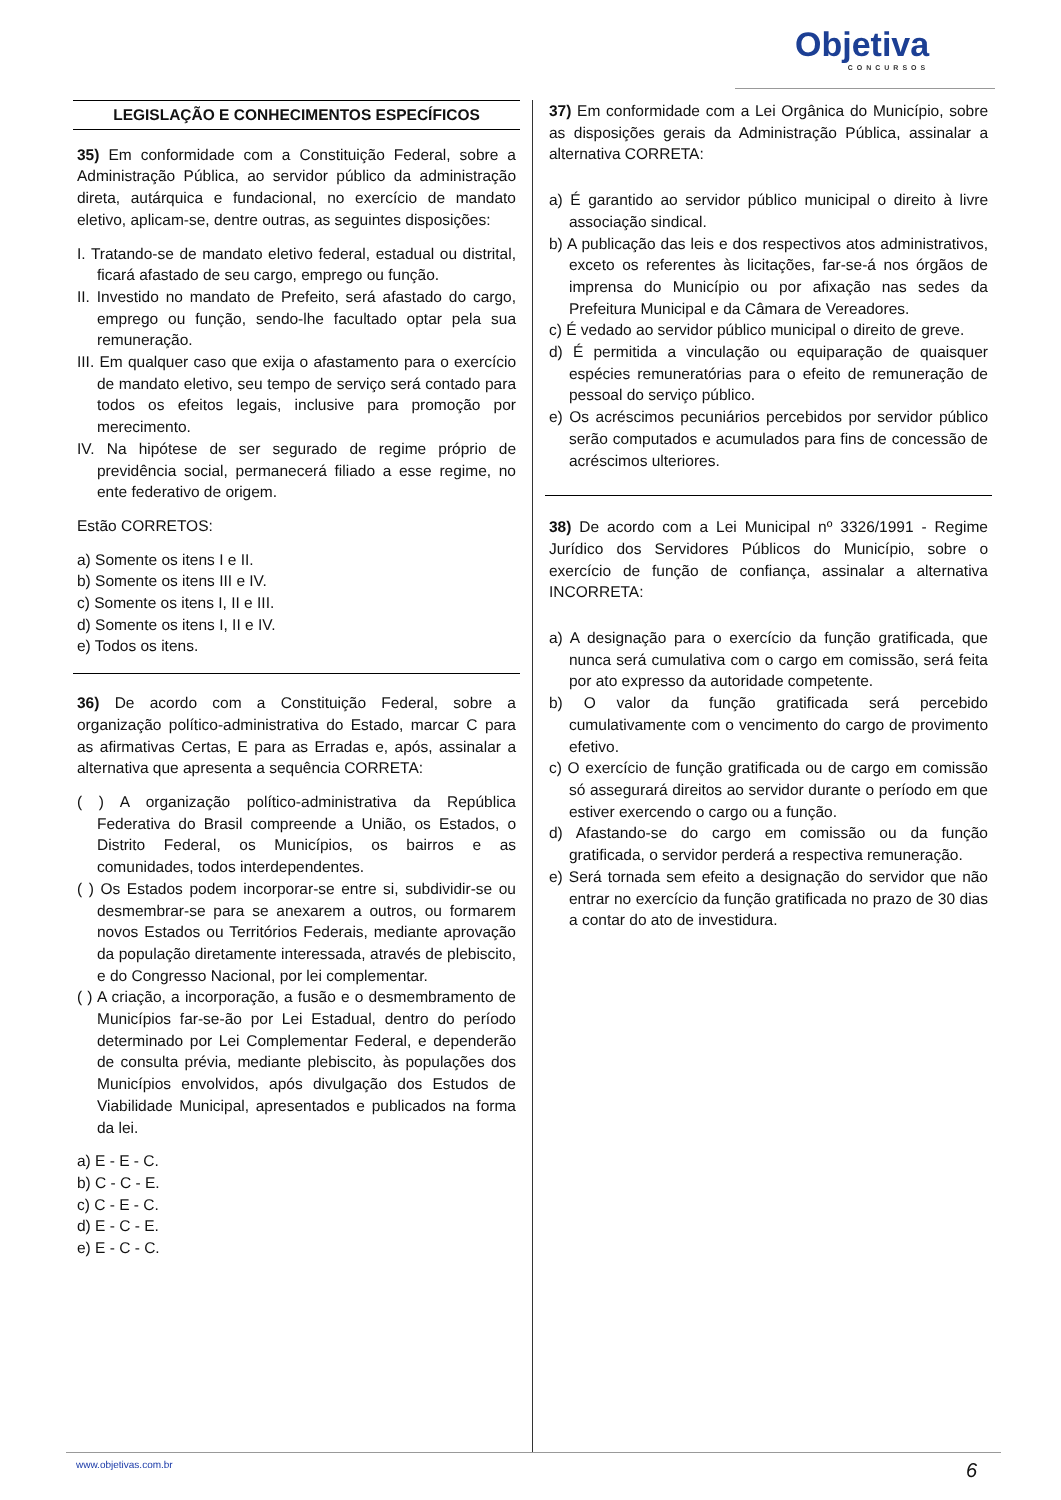Objetiva
CONCURSOS
LEGISLAÇÃO E CONHECIMENTOS ESPECÍFICOS
35) Em conformidade com a Constituição Federal, sobre a Administração Pública, ao servidor público da administração direta, autárquica e fundacional, no exercício de mandato eletivo, aplicam-se, dentre outras, as seguintes disposições:
I. Tratando-se de mandato eletivo federal, estadual ou distrital, ficará afastado de seu cargo, emprego ou função.
II. Investido no mandato de Prefeito, será afastado do cargo, emprego ou função, sendo-lhe facultado optar pela sua remuneração.
III. Em qualquer caso que exija o afastamento para o exercício de mandato eletivo, seu tempo de serviço será contado para todos os efeitos legais, inclusive para promoção por merecimento.
IV. Na hipótese de ser segurado de regime próprio de previdência social, permanecerá filiado a esse regime, no ente federativo de origem.
Estão CORRETOS:
a) Somente os itens I e II.
b) Somente os itens III e IV.
c) Somente os itens I, II e III.
d) Somente os itens I, II e IV.
e) Todos os itens.
36) De acordo com a Constituição Federal, sobre a organização político-administrativa do Estado, marcar C para as afirmativas Certas, E para as Erradas e, após, assinalar a alternativa que apresenta a sequência CORRETA:
( ) A organização político-administrativa da República Federativa do Brasil compreende a União, os Estados, o Distrito Federal, os Municípios, os bairros e as comunidades, todos interdependentes.
( ) Os Estados podem incorporar-se entre si, subdividir-se ou desmembrar-se para se anexarem a outros, ou formarem novos Estados ou Territórios Federais, mediante aprovação da população diretamente interessada, através de plebiscito, e do Congresso Nacional, por lei complementar.
( ) A criação, a incorporação, a fusão e o desmembramento de Municípios far-se-ão por Lei Estadual, dentro do período determinado por Lei Complementar Federal, e dependerão de consulta prévia, mediante plebiscito, às populações dos Municípios envolvidos, após divulgação dos Estudos de Viabilidade Municipal, apresentados e publicados na forma da lei.
a) E - E - C.
b) C - C - E.
c) C - E - C.
d) E - C - E.
e) E - C - C.
37) Em conformidade com a Lei Orgânica do Município, sobre as disposições gerais da Administração Pública, assinalar a alternativa CORRETA:
a) É garantido ao servidor público municipal o direito à livre associação sindical.
b) A publicação das leis e dos respectivos atos administrativos, exceto os referentes às licitações, far-se-á nos órgãos de imprensa do Município ou por afixação nas sedes da Prefeitura Municipal e da Câmara de Vereadores.
c) É vedado ao servidor público municipal o direito de greve.
d) É permitida a vinculação ou equiparação de quaisquer espécies remuneratórias para o efeito de remuneração de pessoal do serviço público.
e) Os acréscimos pecuniários percebidos por servidor público serão computados e acumulados para fins de concessão de acréscimos ulteriores.
38) De acordo com a Lei Municipal nº 3326/1991 - Regime Jurídico dos Servidores Públicos do Município, sobre o exercício de função de confiança, assinalar a alternativa INCORRETA:
a) A designação para o exercício da função gratificada, que nunca será cumulativa com o cargo em comissão, será feita por ato expresso da autoridade competente.
b) O valor da função gratificada será percebido cumulativamente com o vencimento do cargo de provimento efetivo.
c) O exercício de função gratificada ou de cargo em comissão só assegurará direitos ao servidor durante o período em que estiver exercendo o cargo ou a função.
d) Afastando-se do cargo em comissão ou da função gratificada, o servidor perderá a respectiva remuneração.
e) Será tornada sem efeito a designação do servidor que não entrar no exercício da função gratificada no prazo de 30 dias a contar do ato de investidura.
www.objetivas.com.br 6